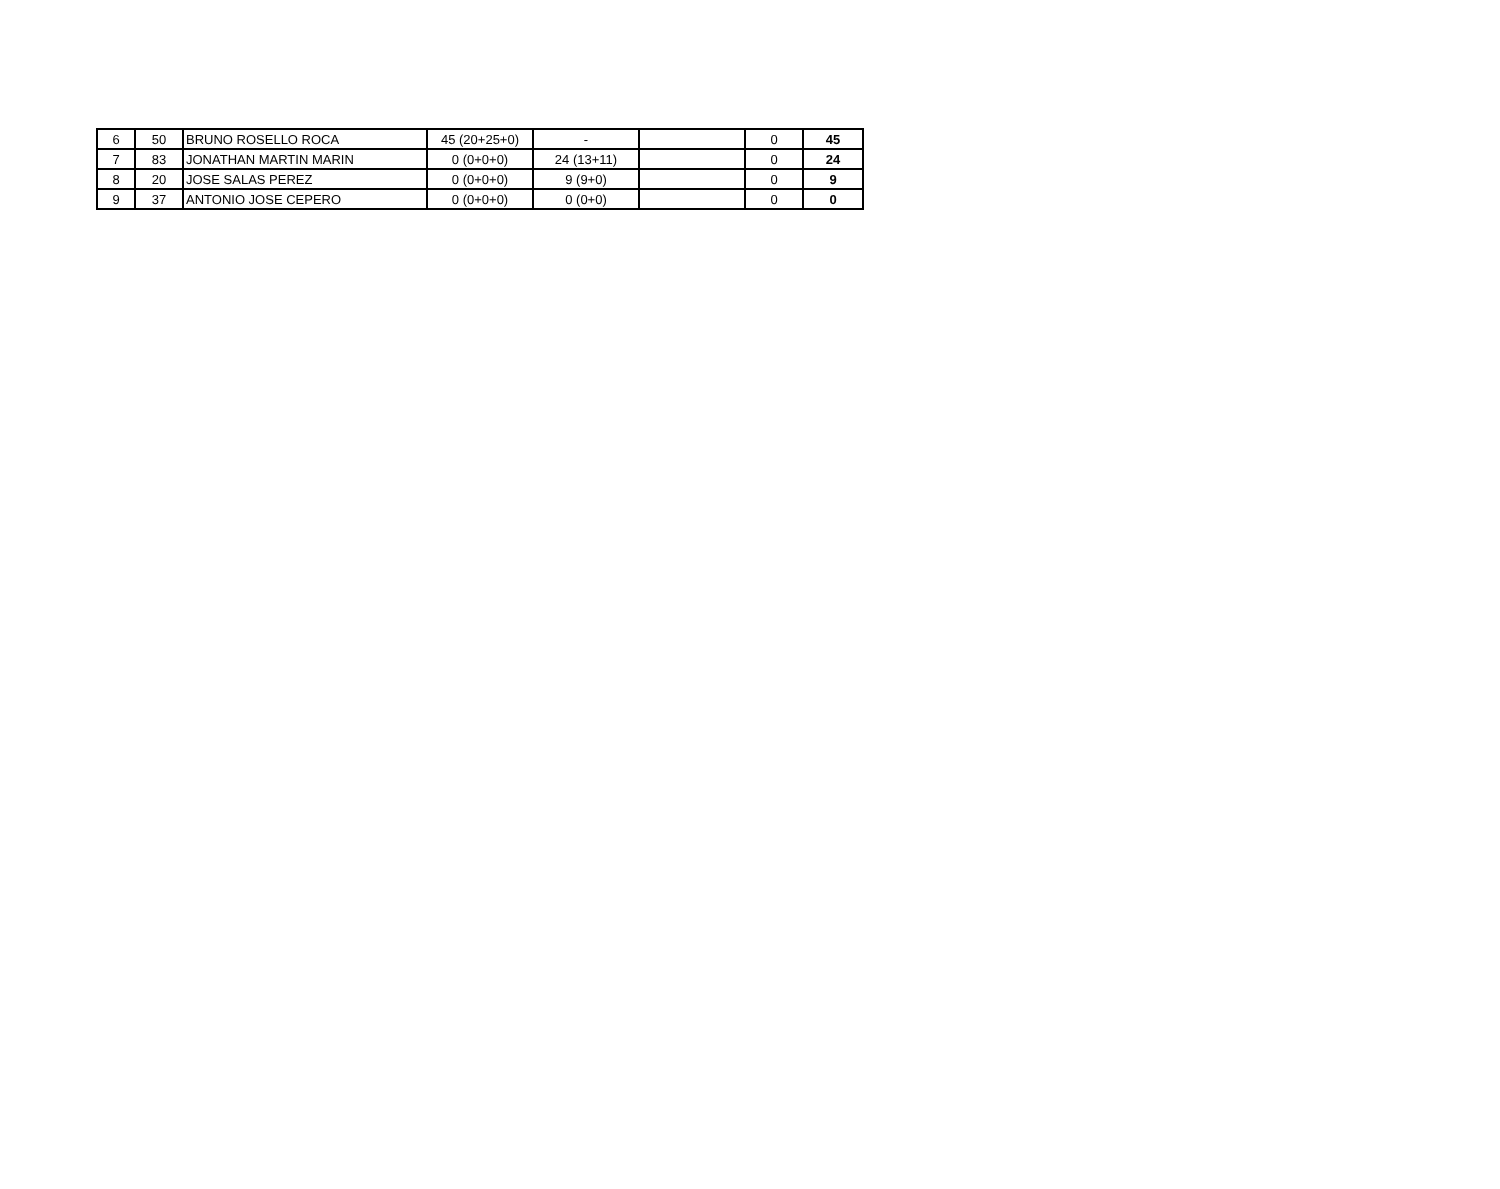| 6 | 50 | BRUNO ROSELLO ROCA | 45 (20+25+0) | - | | 0 | 45 |
| 7 | 83 | JONATHAN MARTIN MARIN | 0 (0+0+0) | 24 (13+11) | | 0 | 24 |
| 8 | 20 | JOSE SALAS PEREZ | 0 (0+0+0) | 9 (9+0) | | 0 | 9 |
| 9 | 37 | ANTONIO JOSE CEPERO | 0 (0+0+0) | 0 (0+0) | | 0 | 0 |